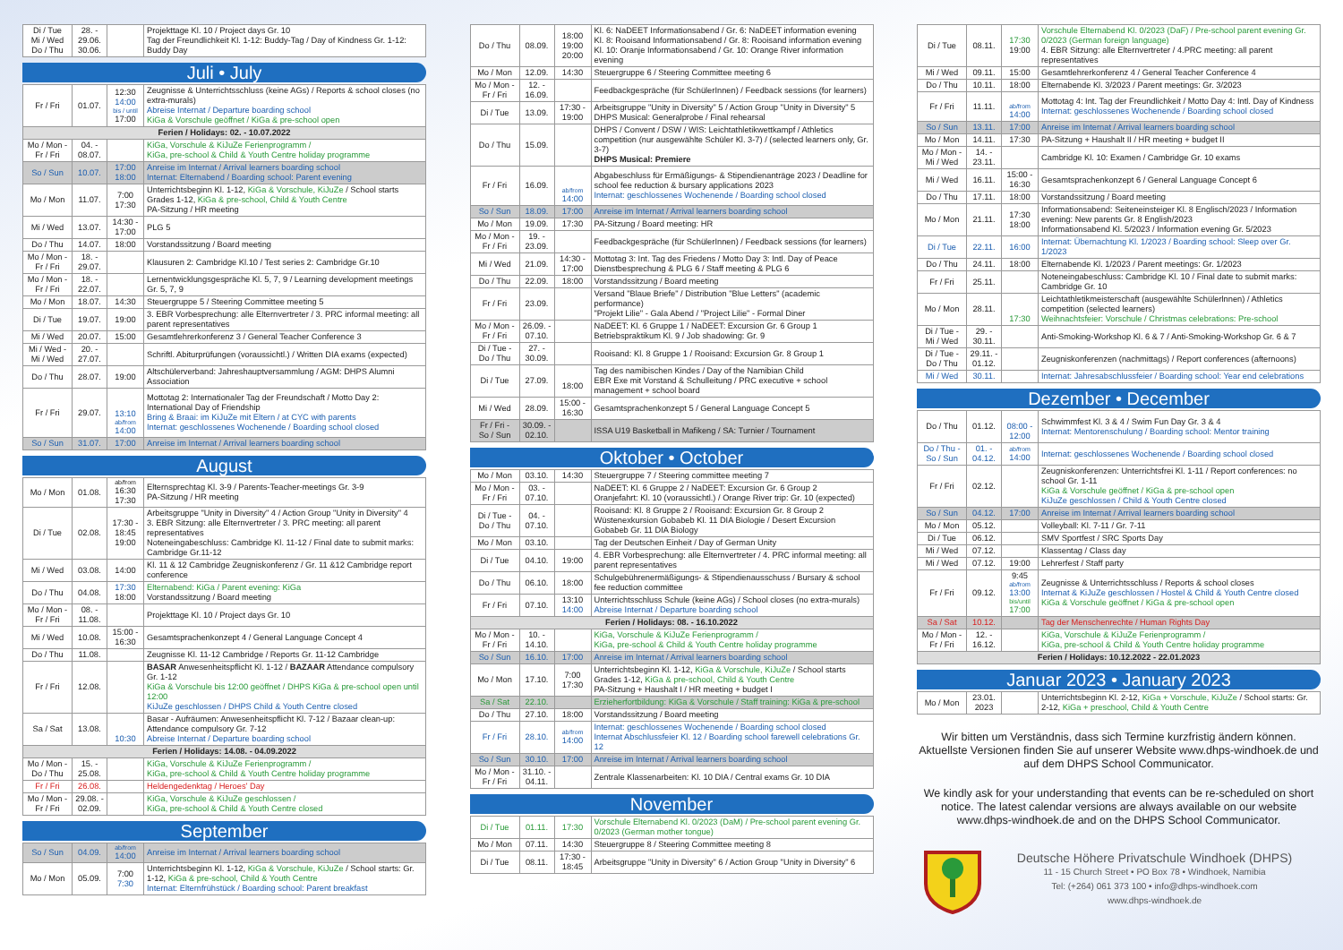| Di / Tue Mi / Wed Do / Thu | 28. - 29.06. 30.06. | | Projekttage Kl. 10 / Project days Gr. 10 Tag der Freundlichkeit Kl. 1-12: Buddy-Tag / Day of Kindness Gr. 1-12: Buddy Day |
Juli • July
| Fr / Fri | 01.07. | 12:30 14:00 bis / until 17:00 | Zeugnisse & Unterrichtsschluss (keine AGs) / Reports & school closes (no extra-murals) Abreise Internat / Departure boarding school KiGa & Vorschule geöffnet / KiGa & pre-school open |
| Ferien / Holidays: 02. - 10.07.2022 | | | |
| Mo / Mon - Fr / Fri | 04. - 08.07. | | KiGa, Vorschule & KiJuZe Ferienprogramm / KiGa, pre-school & Child & Youth Centre holiday programme |
| So / Sun | 10.07. | 17:00 18:00 | Anreise im Internat / Arrival learners boarding school Internat: Elternabend / Boarding school: Parent evening |
| Mo / Mon | 11.07. | 7:00 17:30 | Unterrichtsbeginn Kl. 1-12, KiGa & Vorschule, KiJuZe / School starts Grades 1-12, KiGa & pre-school, Child & Youth Centre PA-Sitzung / HR meeting |
| Mi / Wed | 13.07. | 14:30 - 17:00 | PLG 5 |
| Do / Thu | 14.07. | 18:00 | Vorstandssitzung / Board meeting |
| Mo / Mon - Fr / Fri | 18. - 29.07. | | Klausuren 2: Cambridge Kl.10 / Test series 2: Cambridge Gr.10 |
| Mo / Mon - Fr / Fri | 18. - 22.07. | | Lernentwicklungsgespräche Kl. 5, 7, 9 / Learning development meetings Gr. 5, 7, 9 |
| Mo / Mon | 18.07. | 14:30 | Steuergruppe 5 / Steering Committee meeting 5 |
| Di / Tue | 19.07. | 19:00 | 3. EBR Vorbesprechung: alle Elternvertreter / 3. PRC informal meeting: all parent representatives |
| Mi / Wed | 20.07. | 15:00 | Gesamtlehrerkonferenz 3 / General Teacher Conference 3 |
| Mi / Wed - Mi / Wed | 20. - 27.07. | | Schriftl. Abiturprüfungen (voraussichtl.) / Written DIA exams (expected) |
| Do / Thu | 28.07. | 19:00 | Altschülerverband: Jahreshauptversammlung / AGM: DHPS Alumni Association |
| Fr / Fri | 29.07. | 13:10 ab/from 14:00 | Mottotag 2: Internationaler Tag der Freundschaft / Motto Day 2: International Day of Friendship Bring & Braai: im KiJuZe mit Eltern / at CYC with parents Internat: geschlossenes Wochenende / Boarding school closed |
| So / Sun | 31.07. | 17:00 | Anreise im Internat / Arrival learners boarding school |
August
| Mo / Mon | 01.08. | ab/from 16:30 17:30 | Elternsprechtag Kl. 3-9 / Parents-Teacher-meetings Gr. 3-9 PA-Sitzung / HR meeting |
| Di / Tue | 02.08. | 17:30 - 18:45 19:00 | Arbeitsgruppe "Unity in Diversity" 4 / Action Group "Unity in Diversity" 4 3. EBR Sitzung: alle Elternvertreter / 3. PRC meeting: all parent representatives Noteneingabeschluss: Cambridge Kl. 11-12 / Final date to submit marks: Cambridge Gr.11-12 |
| Mi / Wed | 03.08. | 14:00 | Kl. 11 & 12 Cambridge Zeugniskonferenz / Gr. 11 &12 Cambridge report conference |
| Do / Thu | 04.08. | 17:30 18:00 | Elternabend: KiGa / Parent evening: KiGa Vorstandssitzung / Board meeting |
| Mo / Mon - Fr / Fri | 08. - 11.08. | | Projekttage Kl. 10 / Project days Gr. 10 |
| Mi / Wed | 10.08. | 15:00 - 16:30 | Gesamtsprachenkonzept 4 / General Language Concept 4 |
| Do / Thu | 11.08. | | Zeugnisse Kl. 11-12 Cambridge / Reports Gr. 11-12 Cambridge |
| Fr / Fri | 12.08. | | BASAR Anwesenheitspflicht Kl. 1-12 / BAZAAR Attendance compulsory Gr. 1-12 KiGa & Vorschule bis 12:00 geöffnet / DHPS KiGa & pre-school open until 12:00 KiJuZe geschlossen / DHPS Child & Youth Centre closed |
| Sa / Sat | 13.08. | 10:30 | Basar - Aufräumen: Anwesenheitspflicht Kl. 7-12 / Bazaar clean-up: Attendance compulsory Gr. 7-12 Abreise Internat / Departure boarding school |
| Ferien / Holidays: 14.08. - 04.09.2022 | | | |
| Mo / Mon - Do / Thu | 15. - 25.08. | | KiGa, Vorschule & KiJuZe Ferienprogramm / KiGa, pre-school & Child & Youth Centre holiday programme |
| Fr / Fri | 26.08. | | Heldengedenktag / Heroes' Day |
| Mo / Mon - Fr / Fri | 29.08. - 02.09. | | KiGa, Vorschule & KiJuZe geschlossen / KiGa, pre-school & Child & Youth Centre closed |
September
| So / Sun | 04.09. | ab/from 14:00 | Anreise im Internat / Arrival learners boarding school |
| Mo / Mon | 05.09. | 7:00 7:30 | Unterrichtsbeginn Kl. 1-12, KiGa & Vorschule, KiJuZe / School starts: Gr. 1-12, KiGa & pre-school, Child & Youth Centre Internat: Elternfrühstück / Boarding school: Parent breakfast |
| Do / Thu | 08.09. | 18:00 19:00 20:00 | Kl. 6: NaDEET Informationsabend / Gr. 6: NaDEET information evening Kl. 8: Rooisand Informationsabend / Gr. 8: Rooisand information evening Kl. 10: Oranje Informationsabend / Gr. 10: Orange River information evening |
| Mo / Mon | 12.09. | 14:30 | Steuergruppe 6 / Steering Committee meeting 6 |
| Mo / Mon - Fr / Fri | 12. - 16.09. | | Feedbackgespräche (für SchülerInnen) / Feedback sessions (for learners) |
| Di / Tue | 13.09. | 17:30 - 19:00 | Arbeitsgruppe "Unity in Diversity" 5 / Action Group "Unity in Diversity" 5 DHPS Musical: Generalprobe / Final rehearsal |
| Do / Thu | 15.09. | | DHPS / Convent / DSW / WIS: Leichtathletikwettkampf / Athletics competition (nur ausgewählte Schüler Kl. 3-7) / (selected learners only, Gr. 3-7) DHPS Musical: Premiere |
| Fr / Fri | 16.09. | ab/from 14:00 | Abgabeschluss für Ermäßigungs- & Stipendienanträge 2023 / Deadline for school fee reduction & bursary applications 2023 Internat: geschlossenes Wochenende / Boarding school closed |
| So / Sun | 18.09. | 17:00 | Anreise im Internat / Arrival learners boarding school |
| Mo / Mon | 19.09. | 17:30 | PA-Sitzung / Board meeting: HR |
| Mo / Mon - Fr / Fri | 19. - 23.09. | | Feedbackgespräche (für SchülerInnen) / Feedback sessions (for learners) |
| Mi / Wed | 21.09. | 14:30 - 17:00 | Mottotag 3: Int. Tag des Friedens / Motto Day 3: Intl. Day of Peace Dienstbesprechung & PLG 6 / Staff meeting & PLG 6 |
| Do / Thu | 22.09. | 18:00 | Vorstandssitzung / Board meeting |
| Fr / Fri | 23.09. | | Versand "Blaue Briefe" / Distribution "Blue Letters" (academic performance) "Projekt Lilie" - Gala Abend / "Project Lilie" - Formal Diner |
| Mo / Mon - Fr / Fri | 26.09. - 07.10. | | NaDEET: Kl. 6 Gruppe 1 / NaDEET: Excursion Gr. 6 Group 1 Betriebspraktikum Kl. 9 / Job shadowing: Gr. 9 |
| Di / Tue - Do / Thu | 27. - 30.09. | | Rooisand: Kl. 8 Gruppe 1 / Rooisand: Excursion Gr. 8 Group 1 |
| Di / Tue | 27.09. | 18:00 | Tag des namibischen Kindes / Day of the Namibian Child EBR Exe mit Vorstand & Schulleitung / PRC executive + school management + school board |
| Mi / Wed | 28.09. | 15:00 - 16:30 | Gesamtsprachenkonzept 5 / General Language Concept 5 |
| Fr / Fri - So / Sun | 30.09. - 02.10. | | ISSA U19 Basketball in Mafikeng / SA: Turnier / Tournament |
Oktober • October
| Mo / Mon | 03.10. | 14:30 | Steuergruppe 7 / Steering committee meeting 7 |
| Mo / Mon - Fr / Fri | 03. - 07.10. | | NaDEET: Kl. 6 Gruppe 2 / NaDEET: Excursion Gr. 6 Group 2 Oranjefahrt: Kl. 10 (voraussichtl.) / Orange River trip: Gr. 10 (expected) |
| Di / Tue - Do / Thu | 04. - 07.10. | | Rooisand: Kl. 8 Gruppe 2 / Rooisand: Excursion Gr. 8 Group 2 Wüstenexkursion Gobabeb Kl. 11 DIA Biologie / Desert Excursion Gobabeb Gr. 11 DIA Biology |
| Mo / Mon | 03.10. | | Tag der Deutschen Einheit / Day of German Unity |
| Di / Tue | 04.10. | 19:00 | 4. EBR Vorbesprechung: alle Elternvertreter / 4. PRC informal meeting: all parent representatives |
| Do / Thu | 06.10. | 18:00 | Schulgebührenermäßigungs- & Stipendienausschuss / Bursary & school fee reduction committee |
| Fr / Fri | 07.10. | 13:10 14:00 | Unterrichtsschluss Schule (keine AGs) / School closes (no extra-murals) Abreise Internat / Departure boarding school |
| Ferien / Holidays: 08. - 16.10.2022 | | | |
| Mo / Mon - Fr / Fri | 10. - 14.10. | | KiGa, Vorschule & KiJuZe Ferienprogramm / KiGa, pre-school & Child & Youth Centre holiday programme |
| So / Sun | 16.10. | 17:00 | Anreise im Internat / Arrival learners boarding school |
| Mo / Mon | 17.10. | 7:00 17:30 | Unterrichtsbeginn Kl. 1-12, KiGa & Vorschule, KiJuZe / School starts Grades 1-12, KiGa & pre-school, Child & Youth Centre PA-Sitzung + Haushalt I / HR meeting + budget I |
| Sa / Sat | 22.10. | | Erzieherfortbildung: KiGa & Vorschule / Staff training: KiGa & pre-school |
| Do / Thu | 27.10. | 18:00 | Vorstandssitzung / Board meeting |
| Fr / Fri | 28.10. | ab/from 14:00 | Internat: geschlossenes Wochenende / Boarding school closed Internat Abschlussfeier Kl. 12 / Boarding school farewell celebrations Gr. 12 |
| So / Sun | 30.10. | 17:00 | Anreise im Internat / Arrival learners boarding school |
| Mo / Mon - Fr / Fri | 31.10. - 04.11. | | Zentrale Klassenarbeiten: Kl. 10 DIA / Central exams Gr. 10 DIA |
November
| Di / Tue | 01.11. | 17:30 | Vorschule Elternabend Kl. 0/2023 (DaM) / Pre-school parent evening Gr. 0/2023 (German mother tongue) |
| Mo / Mon | 07.11. | 14:30 | Steuergruppe 8 / Steering Committee meeting 8 |
| Di / Tue | 08.11. | 17:30 - 18:45 | Arbeitsgruppe "Unity in Diversity" 6 / Action Group "Unity in Diversity" 6 |
| Di / Tue | 08.11. | 17:30 19:00 | Vorschule Elternabend Kl. 0/2023 (DaF) / Pre-school parent evening Gr. 0/2023 (German foreign language) 4. EBR Sitzung: alle Elternvertreter / 4.PRC meeting: all parent representatives |
| Mi / Wed | 09.11. | 15:00 | Gesamtlehrerkonferenz 4 / General Teacher Conference 4 |
| Do / Thu | 10.11. | 18:00 | Elternabende Kl. 3/2023 / Parent meetings: Gr. 3/2023 |
| Fr / Fri | 11.11. | ab/from 14:00 | Mottotag 4: Int. Tag der Freundlichkeit / Motto Day 4: Intl. Day of Kindness Internat: geschlossenes Wochenende / Boarding school closed |
| So / Sun | 13.11. | 17:00 | Anreise im Internat / Arrival learners boarding school |
| Mo / Mon | 14.11. | 17:30 | PA-Sitzung + Haushalt II / HR meeting + budget II |
| Mo / Mon - Mi / Wed | 14. - 23.11. | | Cambridge Kl. 10: Examen / Cambridge Gr. 10 exams |
| Mi / Wed | 16.11. | 15:00 - 16:30 | Gesamtsprachenkonzept 6 / General Language Concept 6 |
| Do / Thu | 17.11. | 18:00 | Vorstandssitzung / Board meeting |
| Mo / Mon | 21.11. | 17:30 18:00 | Informationsabend: Seiteneinsteiger Kl. 8 Englisch/2023 / Information evening: New parents Gr. 8 English/2023 Informationsabend Kl. 5/2023 / Information evening Gr. 5/2023 |
| Di / Tue | 22.11. | 16:00 | Internat: Übernachtung Kl. 1/2023 / Boarding school: Sleep over Gr. 1/2023 |
| Do / Thu | 24.11. | 18:00 | Elternabende Kl. 1/2023 / Parent meetings: Gr. 1/2023 |
| Fr / Fri | 25.11. | | Noteneingabeschluss: Cambridge Kl. 10 / Final date to submit marks: Cambridge Gr. 10 |
| Mo / Mon | 28.11. | 17:30 | Leichtathletikmeisterschaft (ausgewählte Schülerlnnen) / Athletics competition (selected learners) Weihnachtsfeier: Vorschule / Christmas celebrations: Pre-school |
| Di / Tue - Mi / Wed | 29. - 30.11. | | Anti-Smoking-Workshop Kl. 6 & 7 / Anti-Smoking-Workshop Gr. 6 & 7 |
| Di / Tue - Do / Thu | 29.11. - 01.12. | | Zeugniskonferenzen (nachmittags) / Report conferences (afternoons) |
| Mi / Wed | 30.11. | | Internat: Jahresabschlussfeier / Boarding school: Year end celebrations |
Dezember • December
| Do / Thu | 01.12. | 08:00 - 12:00 | Schwimmfest Kl. 3 & 4 / Swim Fun Day Gr. 3 & 4 Internat: Mentorenschulung / Boarding school: Mentor training |
| Do / Thu - So / Sun | 01. - 04.12. | ab/from 14:00 | Internat: geschlossenes Wochenende / Boarding school closed |
| Fr / Fri | 02.12. | | Zeugniskonferenzen: Unterrichtsfrei Kl. 1-11 / Report conferences: no school Gr. 1-11 KiGa & Vorschule geöffnet / KiGa & pre-school open KiJuZe geschlossen / Child & Youth Centre closed |
| So / Sun | 04.12. | 17:00 | Anreise im Internat / Arrival learners boarding school |
| Mo / Mon | 05.12. | | Volleyball: Kl. 7-11 / Gr. 7-11 |
| Di / Tue | 06.12. | | SMV Sportfest / SRC Sports Day |
| Mi / Wed | 07.12. | | Klassentag / Class day |
| Mi / Wed | 07.12. | 19:00 | Lehrerfest / Staff party |
| Fr / Fri | 09.12. | 9:45 ab/from 13:00 bis/until 17:00 | Zeugnisse & Unterrichtsschluss / Reports & school closes Internat & KiJuZe geschlossen / Hostel & Child & Youth Centre closed KiGa & Vorschule geöffnet / KiGa & pre-school open |
| Sa / Sat | 10.12. | | Tag der Menschenrechte / Human Rights Day |
| Mo / Mon - Fr / Fri | 12. - 16.12. | | KiGa, Vorschule & KiJuZe Ferienprogramm / KiGa, pre-school & Child & Youth Centre holiday programme |
| Ferien / Holidays: 10.12.2022 - 22.01.2023 | | | |
Januar 2023 • January 2023
| Mo / Mon | 23.01. 2023 | | Unterrichtsbeginn Kl. 2-12, KiGa + Vorschule, KiJuZe / School starts: Gr. 2-12, KiGa + preschool, Child & Youth Centre |
Wir bitten um Verständnis, dass sich Termine kurzfristig ändern können. Aktuellste Versionen finden Sie auf unserer Website www.dhps-windhoek.de und auf dem DHPS School Communicator.
We kindly ask for your understanding that events can be re-scheduled on short notice. The latest calendar versions are always available on our website www.dhps-windhoek.de and on the DHPS School Communicator.
Deutsche Höhere Privatschule Windhoek (DHPS)
11 - 15 Church Street • PO Box 78 • Windhoek, Namibia
Tel: (+264) 061 373 100 • info@dhps-windhoek.com
www.dhps-windhoek.de